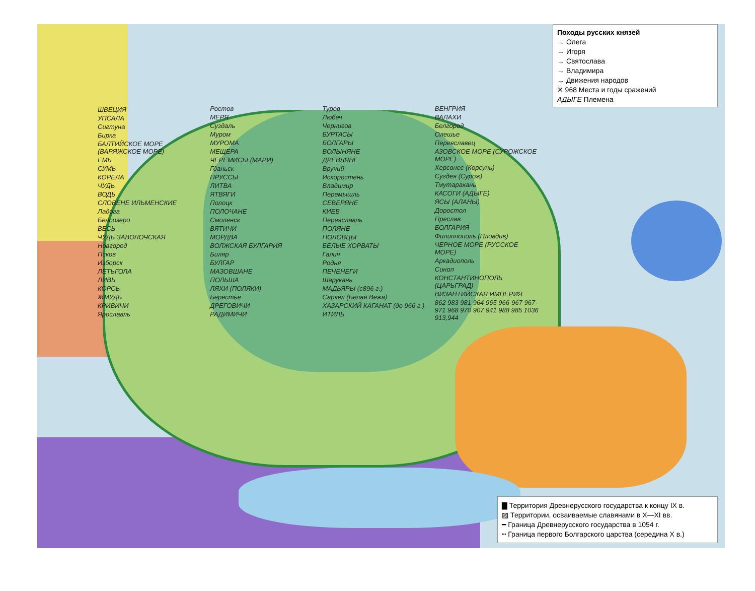Походы русских князей
→ Олега
→ Игоря
→ Святослава
→ Владимира
→ Движения народов
✕ 968 Места и годы сражений
АДЫГЕ Племена
ШВЕЦИЯ
УПСАЛА
Сигтуна
Бирка
БАЛТИЙСКОЕ МОРЕ (ВАРЯЖСКОЕ МОРЕ)
ЕМЬ
СУМЬ
КОРЕЛА
ЧУДЬ
ВОДЬ
СЛОВЕНЕ ИЛЬМЕНСКИЕ
Ладога
Белоозеро
ВЕСЬ
ЧУДЬ ЗАВОЛОЧСКАЯ
Новгород
Псков
Изборск
ЛЕТЬГОЛА
ЛИВЬ
КОРСЬ
ЖМУДЬ
КРИВИЧИ
Ярославль
Ростов
МЕРЯ
Суздаль
Муром
МУРОМА
МЕЩЕРА
ЧЕРЕМИСЫ (МАРИ)
Гданьск
ПРУССЫ
ЛИТВА
ЯТВЯГИ
Полоцк
ПОЛОЧАНЕ
Смоленск
ВЯТИЧИ
МОРДВА
ВОЛЖСКАЯ БУЛГАРИЯ
Биляр
БУЛГАР
МАЗОВШАНЕ
ПОЛЬША
ЛЯХИ (ПОЛЯКИ)
Берестье
ДРЕГОВИЧИ
РАДИМИЧИ
Туров
Любеч
Чернигов
БУРТАСЫ
БОЛГАРЫ
ВОЛЫНЯНЕ
ДРЕВЛЯНЕ
Вручий
Искоростень
Владимир
Перемышль
СЕВЕРЯНЕ
КИЕВ
Переяславль
ПОЛЯНЕ
ПОЛОВЦЫ
БЕЛЫЕ ХОРВАТЫ
Галич
Родня
ПЕЧЕНЕГИ
Шарукань
МАДЬЯРЫ (с896 г.)
Саркел (Белая Вежа)
ХАЗАРСКИЙ КАГАНАТ (до 966 г.)
ИТИЛЬ
ВЕНГРИЯ
ВАЛАХИ
Белгород
Олешье
Переяславец
АЗОВСКОЕ МОРЕ (СУРОЖСКОЕ МОРЕ)
Херсонес (Корсунь)
Сугдея (Сурож)
Тмутаракань
КАСОГИ (АДЫГЕ)
ЯСЫ (АЛАНЫ)
Доростол
Преслав
БОЛГАРИЯ
Филиппополь (Пловдив)
ЧЕРНОЕ МОРЕ (РУССКОЕ МОРЕ)
Аркадиополь
Синоп
КОНСТАНТИНОПОЛЬ (ЦАРЬГРАД)
ВИЗАНТИЙСКАЯ ИМПЕРИЯ
862 983 981 964 965 966-967 967-971 968 970 907 941 988 985 1036 913,944
▇ Территория Древнерусского государства к концу IX в.
▨ Территории, осваиваемые славянами в X—XI вв.
━ Граница Древнерусского государства в 1054 г.
┅ Граница первого Болгарского царства (середина X в.)